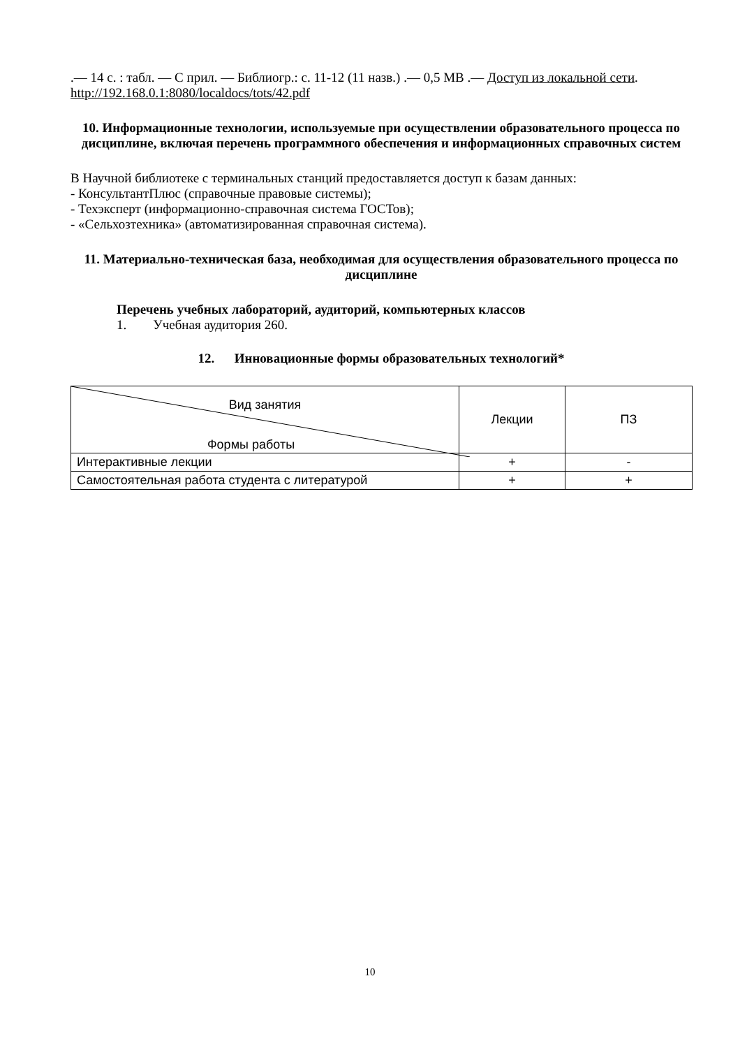.— 14 с. : табл. — С прил. — Библиогр.: с. 11-12 (11 назв.) .— 0,5 МВ .— Доступ из локальной сети. http://192.168.0.1:8080/localdocs/tots/42.pdf
10. Информационные технологии, используемые при осуществлении образовательного процесса по дисциплине, включая перечень программного обеспечения и информационных справочных систем
В Научной библиотеке с терминальных станций предоставляется доступ к базам данных:
- КонсультантПлюс (справочные правовые системы);
- Техэксперт (информационно-справочная система ГОСТов);
- «Сельхозтехника» (автоматизированная справочная система).
11. Материально-техническая база, необходимая для осуществления образовательного процесса по дисциплине
Перечень учебных лабораторий, аудиторий, компьютерных классов
1. Учебная аудитория 260.
12. Инновационные формы образовательных технологий*
| Вид занятия Формы работы | Лекции | ПЗ |
| Интерактивные лекции | + | - |
| Самостоятельная работа студента с литературой | + | + |
10